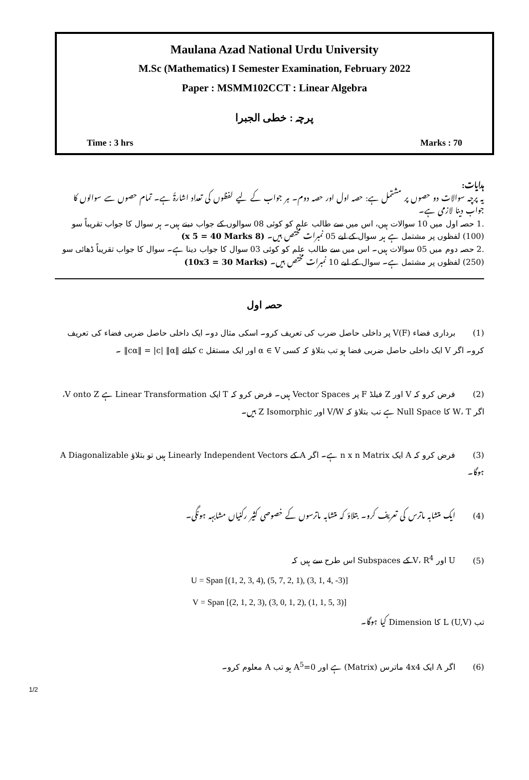Maulana Azad National Urdu University
M.Sc (Mathematics) I Semester Examination, February 2022
Paper : MSMM102CCT : Linear Algebra
پرچہ : خطی الجبرا
Time : 3 hrs Marks : 70
ہدایات:
یہ پرچہ سوالات دو حصوں پر مشتمل ہے: حصہ اول اور حصہ دوم۔ ہر جواب کے لیے لفظوں کی تعداد اشارۃً ہے۔ تمام حصوں سے سوالوں کا جواب دینا لازمی ہے۔
.1 حصہ اول میں 10 سوالات ہیں، اس میں سے طالب علم کو کوئی 08 سوالوں کے جواب دینے ہیں۔ ہر سوال کا جواب تقریباً سو (100) لفظوں پر مشتمل ہے ہر سوال کے لیے 05 نمبرات مختص ہیں۔ (8 x 5 = 40 Marks)
.2 حصہ دوم میں 05 سوالات ہیں۔ اس میں سے طالب علم کو کوئی 03 سوال کا جواب دینا ہے۔ سوال کا جواب تقریباً ڈھائی سو (250) لفظوں پر مشتمل ہے۔ سوال کے لیے 10 نمبرات مختص ہیں۔ (10x3 = 30 Marks)
حصہ اول
(1) برداری فضاء V(F) پر داخلی حاصل ضرب کی تعریف کرو۔ اسکی مثال دو۔ ایک داخلی حاصل ضربی فضاء کی تعریف کرو۔ اگر V ایک داخلی حاصل ضربی فضا ہو تب بتلاؤ کہ کسی α ∈ V اور ایک مستقل c کیلئے ‖cα‖ = |c| ‖α‖ ۔
(2) فرض کرو کہ V اور Z فیلڈ F پر Vector Spaces ہیں۔ فرض کرو کہ T ایک Linear Transformation ہے V onto Z، اگر W، T کا Null Space ہے تب بتلاؤ کہ V/W اور Z Isomorphic ہیں۔
(3) فرض کرو کہ A ایک n x n Matrix ہے۔ اگر A کے Linearly Independent Vectors ہیں تو بتلاؤ A Diagonalizable ہوگا۔
(4) ایک متشابہ ماترس کی تعریف کرو۔ بتلاؤ کہ متشابہ ماترسوں کے خصوصی کثیر رکنیاں مشابہہ ہونگی۔
(5) U اور V، R<sup>4</sup> کے Subspaces اس طرح سے ہیں کہ
U = Span [(1, 2, 3, 4), (5, 7, 2, 1), (3, 1, 4, -3)]
V = Span [(2, 1, 2, 3), (3, 0, 1, 2), (1, 1, 5, 3)]
تب L (U,V) کا Dimension کیا ہوگا۔
(6) اگر A ایک 4x4 ماترس (Matrix) ہے اور A<sup>5</sup>=0 ہو تب A معلوم کرو۔
1/2